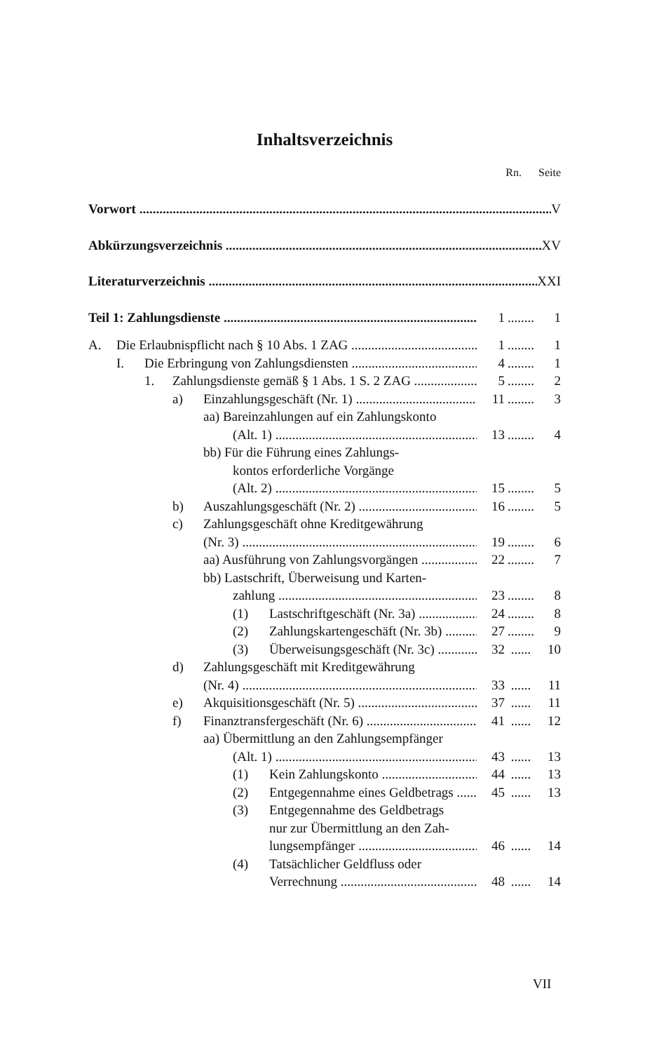Inhaltsverzeichnis
Rn. Seite
Vorwort V
Abkürzungsverzeichnis XV
Literaturverzeichnis XXI
Teil 1: Zahlungsdienste 1........ 1
A. Die Erlaubnispflicht nach § 10 Abs. 1 ZAG 1........ 1
I. Die Erbringung von Zahlungsdiensten 4........ 1
1. Zahlungsdienste gemäß § 1 Abs. 1 S. 2 ZAG 5........ 2
a) Einzahlungsgeschäft (Nr. 1) 11........ 3
aa) Bareinzahlungen auf ein Zahlungskonto
(Alt. 1) 13........ 4
bb) Für die Führung eines Zahlungs-
kontos erforderliche Vorgänge
(Alt. 2) 15........ 5
b) Auszahlungsgeschäft (Nr. 2) 16........ 5
c) Zahlungsgeschäft ohne Kreditgewährung
(Nr. 3) 19........ 6
aa) Ausführung von Zahlungsvorgängen 22........ 7
bb) Lastschrift, Überweisung und Karten-
zahlung 23........ 8
(1) Lastschriftgeschäft (Nr. 3a) 24........ 8
(2) Zahlungskartengeschäft (Nr. 3b) 27........ 9
(3) Überweisungsgeschäft (Nr. 3c) 32...... 10
d) Zahlungsgeschäft mit Kreditgewährung
(Nr. 4) 33...... 11
e) Akquisitionsgeschäft (Nr. 5) 37...... 11
f) Finanztransfergeschäft (Nr. 6) 41...... 12
aa) Übermittlung an den Zahlungsempfänger
(Alt. 1) 43...... 13
(1) Kein Zahlungskonto 44...... 13
(2) Entgegennahme eines Geldbetrags 45...... 13
(3) Entgegennahme des Geldbetrags
nur zur Übermittlung an den Zah-
lungsempfänger 46...... 14
(4) Tatsächlicher Geldfluss oder
Verrechnung 48...... 14
VII